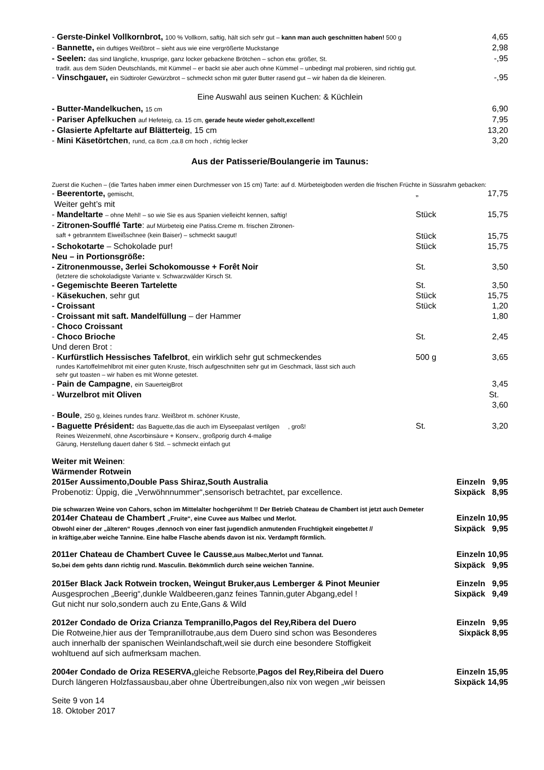- Gerste-Dinkel Vollkornbrot, 100 % Vollkorn, saftig, hält sich sehr gut – kann man auch geschnitten haben! 500 g 4,65
- Bannette, ein duftiges Weißbrot – sieht aus wie eine vergrößerte Muckstange 2,98
- Seelen: das sind längliche, knusprige, ganz locker gebackene Brötchen – schon etw. größer, St. -,95
tradit. aus dem Süden Deutschlands, mit Kümmel – er backt sie aber auch ohne Kümmel – unbedingt mal probieren, sind richtig gut.
- Vinschgauer, ein Südtiroler Gewürzbrot – schmeckt schon mit guter Butter rasend gut – wir haben da die kleineren. -,95
Eine Auswahl aus seinen Kuchen: & Küchlein
- Butter-Mandelkuchen, 15 cm 6,90
- Pariser Apfelkuchen auf Hefeteig, ca. 15 cm, gerade heute wieder geholt,excellent! 7,95
- Glasierte Apfeltarte auf Blätterteig, 15 cm 13,20
- Mini Käsetörtchen, rund, ca 8cm ,ca.8 cm hoch , richtig lecker 3,20
Aus der Patisserie/Boulangerie im Taunus:
Zuerst die Kuchen – (die Tartes haben immer einen Durchmesser von 15 cm) Tarte: auf d. Mürbeteigboden werden die frischen Früchte in Süssrahm gebacken:
- Beerentorte, gemischt, „ 17,75
Weiter geht’s mit
- Mandeltarte – ohne Mehl! – so wie Sie es aus Spanien vielleicht kennen, saftig! Stück 15,75
- Zitronen-Soufflé Tarte: auf Mürbeteig eine Patiss.Creme m. frischen Zitronen-
saft + gebranntem Eiweißschnee (kein Baiser) – schmeckt saugut! Stück 15,75
- Schokotarte – Schokolade pur! Stück 15,75
Neu – in Portionsgröße:
- Zitronenmousse, 3erlei Schokomousse + Forêt Noir St. 3,50
(letztere die schokoladigste Variante v. Schwarzwälder Kirsch St.
- Gegemischte Beeren Tartelette St. 3,50
- Käsekuchen, sehr gut Stück 15,75
- Croissant Stück 1,20
- Croissant mit saft. Mandelfüllung – der Hammer 1,80
- Choco Croissant
- Choco Brioche St. 2,45
Und deren Brot :
- Kurfürstlich Hessisches Tafelbrot, ein wirklich sehr gut schmeckendes 500 g 3,65
rundes Kartoffelmehlbrot mit einer guten Kruste, frisch aufgeschnitten sehr gut im Geschmack, lässt sich auch
sehr gut toasten – wir haben es mit Wonne getestet.
- Pain de Campagne, ein SauerteigBrot 3,45
- Wurzelbrot mit Oliven St. 3,60
- Boule, 250 g, kleines rundes franz. Weißbrot m. schöner Kruste,
- Baguette Président: das Baguette,das die auch im Elyseepalast vertilgen , groß! St. 3,20
Reines Weizenmehl, ohne Ascorbinsäure + Konserv., großporig durch 4-malige
Gärung, Herstellung dauert daher 6 Std. – schmeckt einfach gut
Weiter mit Weinen:
Wärmender Rotwein
2015er Aussimento,Double Pass Shiraz,South Australia Einzeln 9,95
Probenotiz: Üppig, die „Verwöhnnummer“,sensorisch betrachtet, par excellence. Sixpäck 8,95
Die schwarzen Weine von Cahors, schon im Mittelalter hochgerühmt !! Der Betrieb Chateau de Chambert ist jetzt auch Demeter
2014er Chateau de Chambert „Fruite“, eine Cuvee aus Malbec und Merlot. Einzeln 10,95
Obwohl einer der „älteren“ Rouges ,dennoch von einer fast jugendlich anmutenden Fruchtigkeit eingebettet // Sixpäck 9,95
in kräftige,aber weiche Tannine. Eine halbe Flasche abends davon ist nix. Verdampft förmlich.
2011er Chateau de Chambert Cuvee le Causse,aus Malbec,Merlot und Tannat. Einzeln 10,95
So,bei dem gehts dann richtig rund. Masculin. Bekömmlich durch seine weichen Tannine. Sixpäck 9,95
2015er Black Jack Rotwein trocken, Weingut Bruker,aus Lemberger & Pinot Meunier Einzeln 9,95
Ausgesprochen „Beerig“,dunkle Waldbeeren,ganz feines Tannin,guter Abgang,edel ! Sixpäck 9,49
Gut nicht nur solo,sondern auch zu Ente,Gans & Wild
2012er Condado de Oriza Crianza Tempranillo,Pagos del Rey,Ribera del Duero Einzeln 9,95
Die Rotweine,hier aus der Tempranillotraube,aus dem Duero sind schon was Besonderes Sixpäck 8,95
auch innerhalb der spanischen Weinlandschaft,weil sie durch eine besondere Stoffigkeit
wohltuend auf sich aufmerksam machen.
2004er Condado de Oriza RESERVA, gleiche Rebsorte,Pagos del Rey,Ribeira del Duero Einzeln 15,95
Durch längeren Holzfassausbau,aber ohne Übertreibungen,also nix von wegen „wir beissen Sixpäck 14,95
Seite 9 von 14
18. Oktober 2017